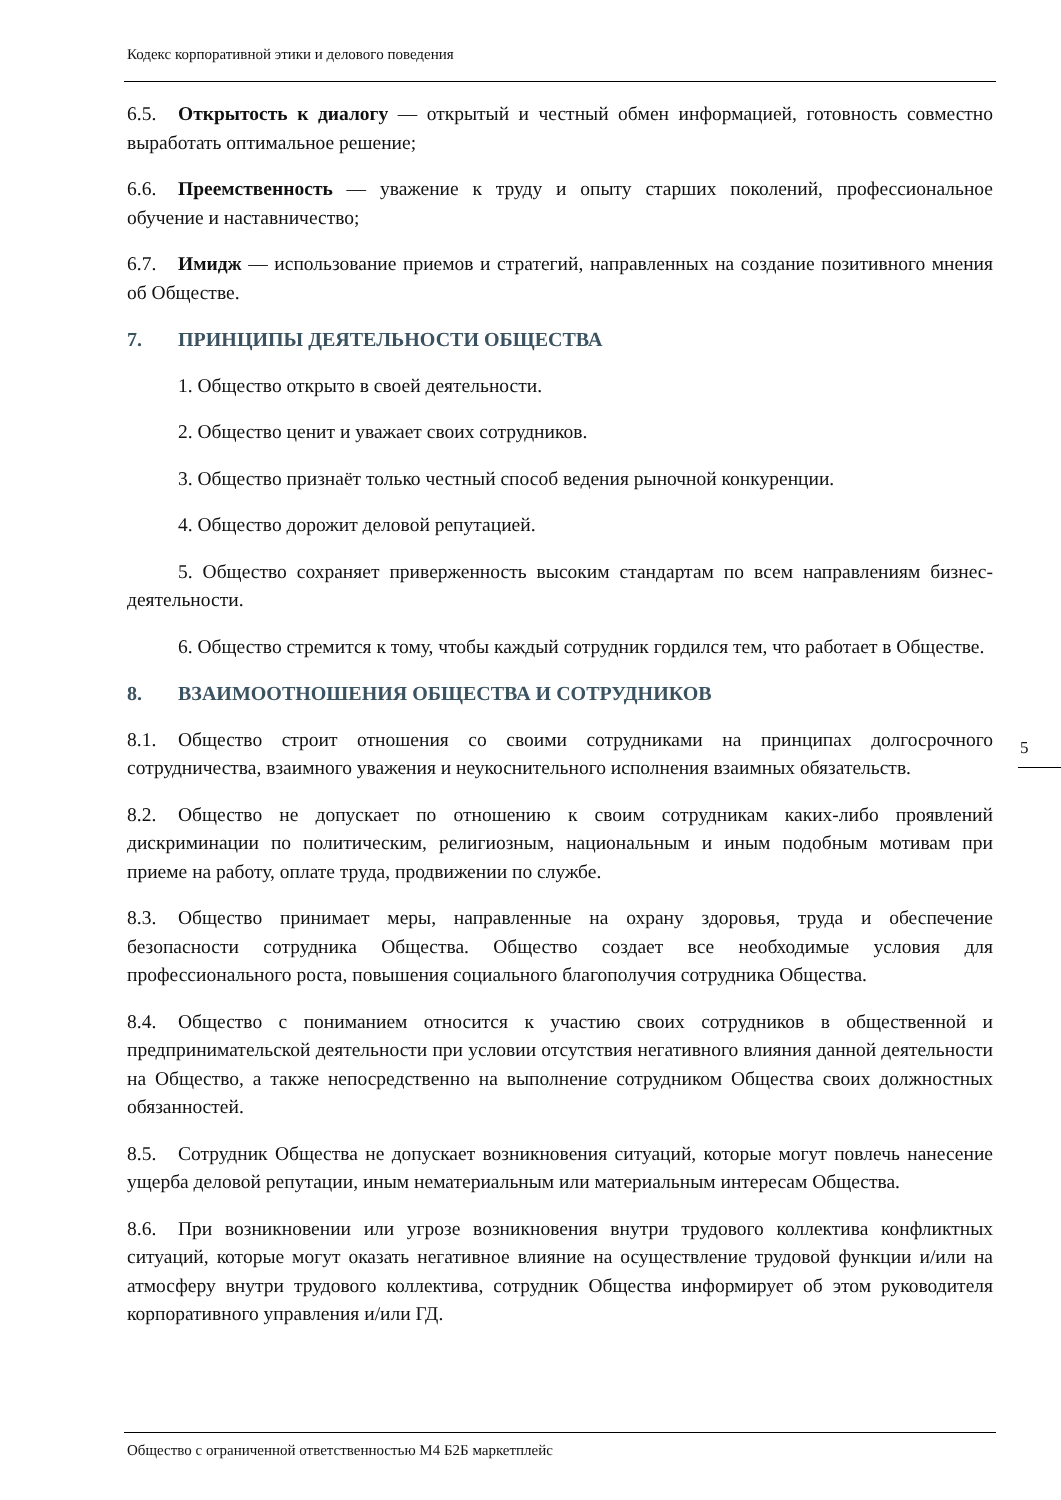Кодекс корпоративной этики и делового поведения
6.5. Открытость к диалогу — открытый и честный обмен информацией, готовность совместно выработать оптимальное решение;
6.6. Преемственность — уважение к труду и опыту старших поколений, профессиональное обучение и наставничество;
6.7. Имидж — использование приемов и стратегий, направленных на создание позитивного мнения об Обществе.
7. ПРИНЦИПЫ ДЕЯТЕЛЬНОСТИ ОБЩЕСТВА
1. Общество открыто в своей деятельности.
2. Общество ценит и уважает своих сотрудников.
3. Общество признаёт только честный способ ведения рыночной конкуренции.
4. Общество дорожит деловой репутацией.
5. Общество сохраняет приверженность высоким стандартам по всем направлениям бизнес-деятельности.
6. Общество стремится к тому, чтобы каждый сотрудник гордился тем, что работает в Обществе.
8. ВЗАИМООТНОШЕНИЯ ОБЩЕСТВА И СОТРУДНИКОВ
8.1. Общество строит отношения со своими сотрудниками на принципах долгосрочного сотрудничества, взаимного уважения и неукоснительного исполнения взаимных обязательств.
8.2. Общество не допускает по отношению к своим сотрудникам каких-либо проявлений дискриминации по политическим, религиозным, национальным и иным подобным мотивам при приеме на работу, оплате труда, продвижении по службе.
8.3. Общество принимает меры, направленные на охрану здоровья, труда и обеспечение безопасности сотрудника Общества. Общество создает все необходимые условия для профессионального роста, повышения социального благополучия сотрудника Общества.
8.4. Общество с пониманием относится к участию своих сотрудников в общественной и предпринимательской деятельности при условии отсутствия негативного влияния данной деятельности на Общество, а также непосредственно на выполнение сотрудником Общества своих должностных обязанностей.
8.5. Сотрудник Общества не допускает возникновения ситуаций, которые могут повлечь нанесение ущерба деловой репутации, иным нематериальным или материальным интересам Общества.
8.6. При возникновении или угрозе возникновения внутри трудового коллектива конфликтных ситуаций, которые могут оказать негативное влияние на осуществление трудовой функции и/или на атмосферу внутри трудового коллектива, сотрудник Общества информирует об этом руководителя корпоративного управления и/или ГД.
5
Общество с ограниченной ответственностью М4 Б2Б маркетплейс